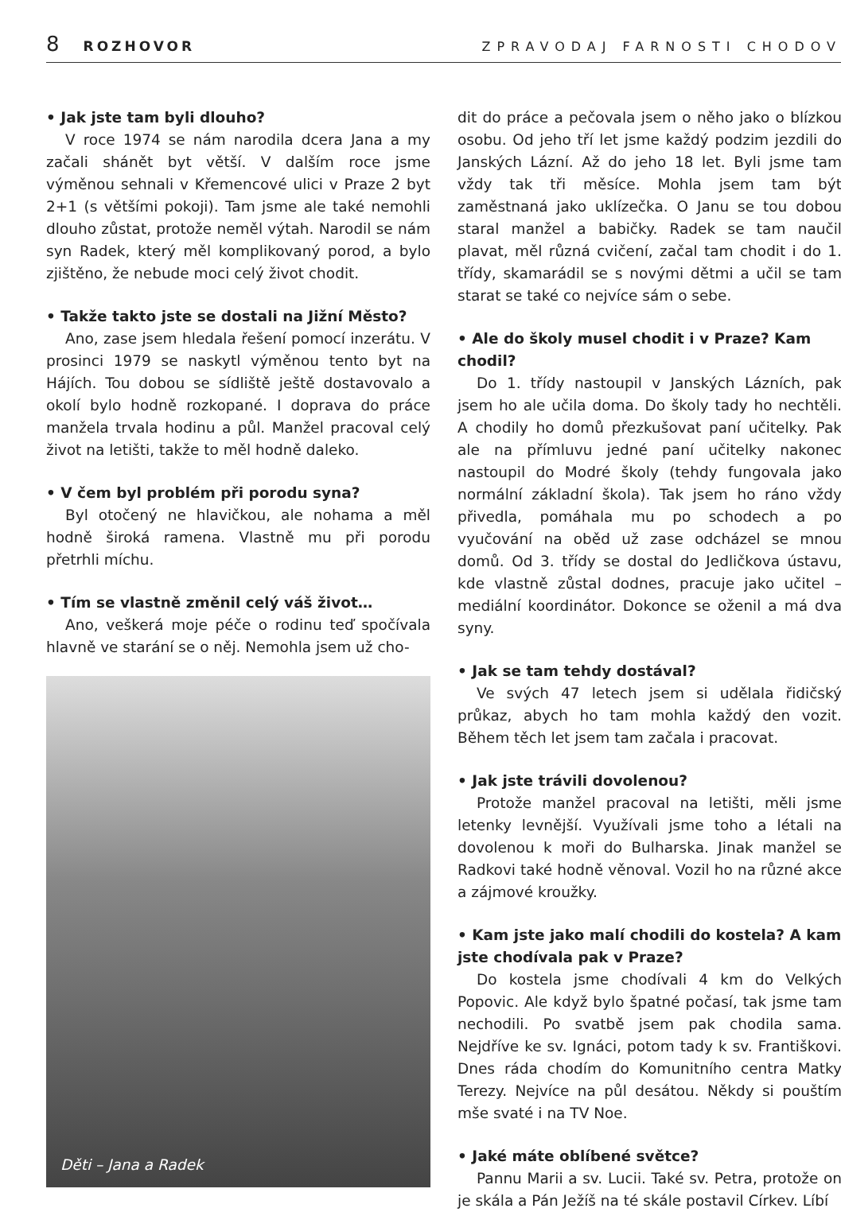8 ROZHOVOR ZPRAVODAJ FARNOSTI CHODOV
• Jak jste tam byli dlouho?
V roce 1974 se nám narodila dcera Jana a my začali shánět byt větší. V dalším roce jsme výměnou sehnali v Křemencové ulici v Praze 2 byt 2+1 (s většími pokoji). Tam jsme ale také nemohli dlouho zůstat, protože neměl výtah. Narodil se nám syn Radek, který měl komplikovaný porod, a bylo zjištěno, že nebude moci celý život chodit.
• Takže takto jste se dostali na Jižní Město?
Ano, zase jsem hledala řešení pomocí inzerátu. V prosinci 1979 se naskytl výměnou tento byt na Hájích. Tou dobou se sídliště ještě dostavovalo a okolí bylo hodně rozkopané. I doprava do práce manžela trvala hodinu a půl. Manžel pracoval celý život na letišti, takže to měl hodně daleko.
• V čem byl problém při porodu syna?
Byl otočený ne hlavičkou, ale nohama a měl hodně široká ramena. Vlastně mu při porodu přetrhli míchu.
• Tím se vlastně změnil celý váš život…
Ano, veškerá moje péče o rodinu teď spočívala hlavně ve starání se o něj. Nemohla jsem už cho-
Děti – Jana a Radek
dit do práce a pečovala jsem o něho jako o blízkou osobu. Od jeho tří let jsme každý podzim jezdili do Janských Lázní. Až do jeho 18 let. Byli jsme tam vždy tak tři měsíce. Mohla jsem tam být zaměstnaná jako uklízečka. O Janu se tou dobou staral manžel a babičky. Radek se tam naučil plavat, měl různá cvičení, začal tam chodit i do 1. třídy, skamarádil se s novými dětmi a učil se tam starat se také co nejvíce sám o sebe.
• Ale do školy musel chodit i v Praze? Kam chodil?
Do 1. třídy nastoupil v Janských Lázních, pak jsem ho ale učila doma. Do školy tady ho nechtěli. A chodily ho domů přezkušovat paní učitelky. Pak ale na přímluvu jedné paní učitelky nakonec nastoupil do Modré školy (tehdy fungovala jako normální základní škola). Tak jsem ho ráno vždy přivedla, pomáhala mu po schodech a po vyučování na oběd už zase odcházel se mnou domů. Od 3. třídy se dostal do Jedličkova ústavu, kde vlastně zůstal dodnes, pracuje jako učitel – mediální koordinátor. Dokonce se oženil a má dva syny.
• Jak se tam tehdy dostával?
Ve svých 47 letech jsem si udělala řidičský průkaz, abych ho tam mohla každý den vozit. Během těch let jsem tam začala i pracovat.
• Jak jste trávili dovolenou?
Protože manžel pracoval na letišti, měli jsme letenky levnější. Využívali jsme toho a létali na dovolenou k moři do Bulharska. Jinak manžel se Radkovi také hodně věnoval. Vozil ho na různé akce a zájmové kroužky.
• Kam jste jako malí chodili do kostela? A kam jste chodívala pak v Praze?
Do kostela jsme chodívali 4 km do Velkých Popovic. Ale když bylo špatné počasí, tak jsme tam nechodili. Po svatbě jsem pak chodila sama. Nejdříve ke sv. Ignáci, potom tady k sv. Františkovi. Dnes ráda chodím do Komunitního centra Matky Terezy. Nejvíce na půl desátou. Někdy si pouštím mše svaté i na TV Noe.
• Jaké máte oblíbené světce?
Pannu Marii a sv. Lucii. Také sv. Petra, protože on je skála a Pán Ježíš na té skále postavil Církev. Líbí